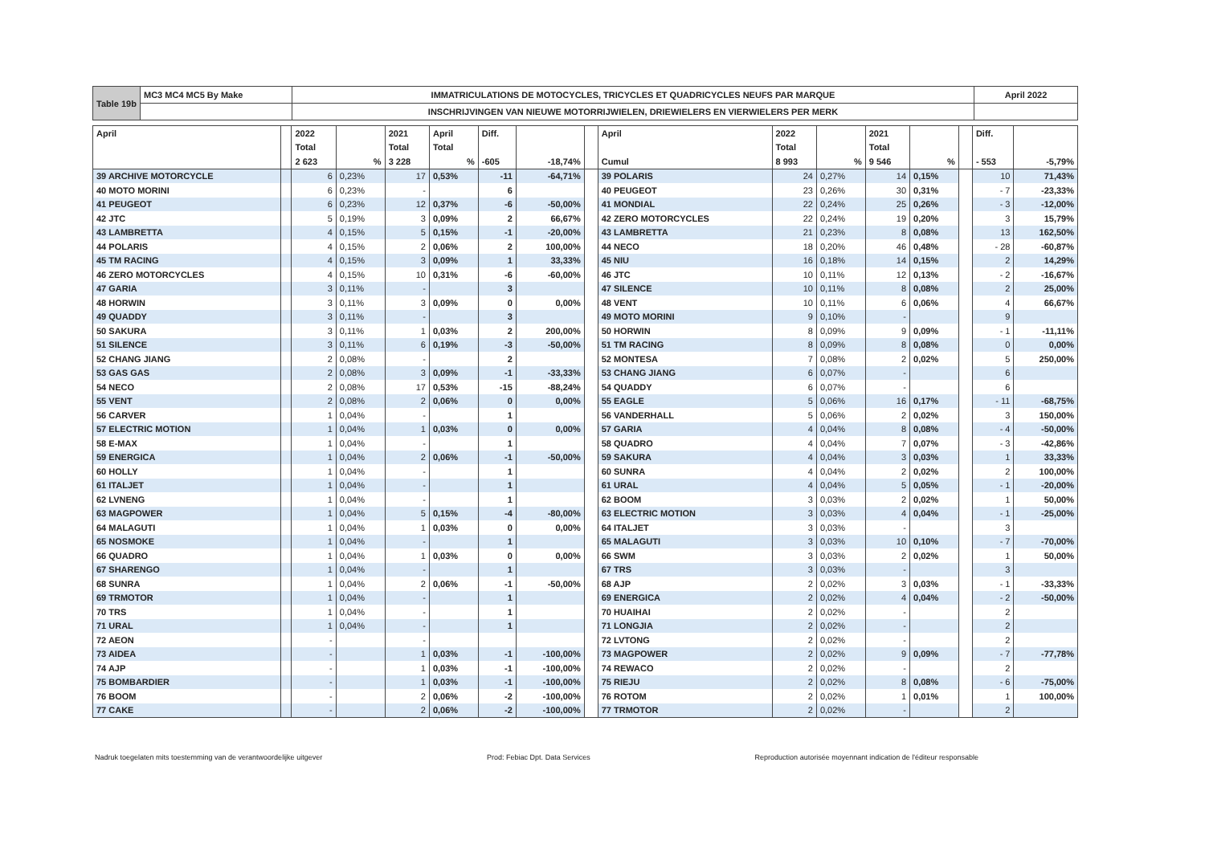| Table 19b | MC3 MC4 MC5 By Make | IMMATRICULATIONS DE MOTOCYCLES, TRICYCLES ET QUADRICYCLES NEUFS PAR MARQUE | April 2022 |
| | | INSCHRIJVINGEN VAN NIEUWE MOTORRIJWIELEN, DRIEWIELERS EN VIERWIELERS PER MERK | |
| April | | 2022 | | 2021 | April | Diff. | | | April | 2022 | | 2021 | | | Diff. | |
| | | Total | | Total | Total | | | | | Total | | Total | | | | |
| | | 2 623 | % | 3 228 | % | -605 | -18,74% | | Cumul | 8 993 | % | 9 546 | % | | - 553 | -5,79% |
| 39 ARCHIVE MOTORCYCLE | | 6 | 0,23% | 17 | 0,53% | -11 | -64,71% | | 39 POLARIS | 24 | 0,27% | 14 | 0,15% | | 10 | 71,43% |
| 40 MOTO MORINI | | 6 | 0,23% | - | | 6 | | | 40 PEUGEOT | 23 | 0,26% | 30 | 0,31% | | - 7 | -23,33% |
| 41 PEUGEOT | | 6 | 0,23% | 12 | 0,37% | -6 | -50,00% | | 41 MONDIAL | 22 | 0,24% | 25 | 0,26% | | - 3 | -12,00% |
| 42 JTC | | 5 | 0,19% | 3 | 0,09% | 2 | 66,67% | | 42 ZERO MOTORCYCLES | 22 | 0,24% | 19 | 0,20% | | 3 | 15,79% |
| 43 LAMBRETTA | | 4 | 0,15% | 5 | 0,15% | -1 | -20,00% | | 43 LAMBRETTA | 21 | 0,23% | 8 | 0,08% | | 13 | 162,50% |
| 44 POLARIS | | 4 | 0,15% | 2 | 0,06% | 2 | 100,00% | | 44 NECO | 18 | 0,20% | 46 | 0,48% | | - 28 | -60,87% |
| 45 TM RACING | | 4 | 0,15% | 3 | 0,09% | 1 | 33,33% | | 45 NIU | 16 | 0,18% | 14 | 0,15% | | 2 | 14,29% |
| 46 ZERO MOTORCYCLES | | 4 | 0,15% | 10 | 0,31% | -6 | -60,00% | | 46 JTC | 10 | 0,11% | 12 | 0,13% | | - 2 | -16,67% |
| 47 GARIA | | 3 | 0,11% | - | | 3 | | | 47 SILENCE | 10 | 0,11% | 8 | 0,08% | | 2 | 25,00% |
| 48 HORWIN | | 3 | 0,11% | 3 | 0,09% | 0 | 0,00% | | 48 VENT | 10 | 0,11% | 6 | 0,06% | | 4 | 66,67% |
| 49 QUADDY | | 3 | 0,11% | - | | 3 | | | 49 MOTO MORINI | 9 | 0,10% | - | | | 9 | |
| 50 SAKURA | | 3 | 0,11% | 1 | 0,03% | 2 | 200,00% | | 50 HORWIN | 8 | 0,09% | 9 | 0,09% | | - 1 | -11,11% |
| 51 SILENCE | | 3 | 0,11% | 6 | 0,19% | -3 | -50,00% | | 51 TM RACING | 8 | 0,09% | 8 | 0,08% | | 0 | 0,00% |
| 52 CHANG JIANG | | 2 | 0,08% | - | | 2 | | | 52 MONTESA | 7 | 0,08% | 2 | 0,02% | | 5 | 250,00% |
| 53 GAS GAS | | 2 | 0,08% | 3 | 0,09% | -1 | -33,33% | | 53 CHANG JIANG | 6 | 0,07% | - | | | 6 | |
| 54 NECO | | 2 | 0,08% | 17 | 0,53% | -15 | -88,24% | | 54 QUADDY | 6 | 0,07% | - | | | 6 | |
| 55 VENT | | 2 | 0,08% | 2 | 0,06% | 0 | 0,00% | | 55 EAGLE | 5 | 0,06% | 16 | 0,17% | | - 11 | -68,75% |
| 56 CARVER | | 1 | 0,04% | - | | 1 | | | 56 VANDERHALL | 5 | 0,06% | 2 | 0,02% | | 3 | 150,00% |
| 57 ELECTRIC MOTION | | 1 | 0,04% | 1 | 0,03% | 0 | 0,00% | | 57 GARIA | 4 | 0,04% | 8 | 0,08% | | - 4 | -50,00% |
| 58 E-MAX | | 1 | 0,04% | - | | 1 | | | 58 QUADRO | 4 | 0,04% | 7 | 0,07% | | - 3 | -42,86% |
| 59 ENERGICA | | 1 | 0,04% | 2 | 0,06% | -1 | -50,00% | | 59 SAKURA | 4 | 0,04% | 3 | 0,03% | | 1 | 33,33% |
| 60 HOLLY | | 1 | 0,04% | - | | 1 | | | 60 SUNRA | 4 | 0,04% | 2 | 0,02% | | 2 | 100,00% |
| 61 ITALJET | | 1 | 0,04% | - | | 1 | | | 61 URAL | 4 | 0,04% | 5 | 0,05% | | - 1 | -20,00% |
| 62 LVNENG | | 1 | 0,04% | - | | 1 | | | 62 BOOM | 3 | 0,03% | 2 | 0,02% | | 1 | 50,00% |
| 63 MAGPOWER | | 1 | 0,04% | 5 | 0,15% | -4 | -80,00% | | 63 ELECTRIC MOTION | 3 | 0,03% | 4 | 0,04% | | - 1 | -25,00% |
| 64 MALAGUTI | | 1 | 0,04% | 1 | 0,03% | 0 | 0,00% | | 64 ITALJET | 3 | 0,03% | - | | | 3 | |
| 65 NOSMOKE | | 1 | 0,04% | - | | 1 | | | 65 MALAGUTI | 3 | 0,03% | 10 | 0,10% | | - 7 | -70,00% |
| 66 QUADRO | | 1 | 0,04% | 1 | 0,03% | 0 | 0,00% | | 66 SWM | 3 | 0,03% | 2 | 0,02% | | 1 | 50,00% |
| 67 SHARENGO | | 1 | 0,04% | - | | 1 | | | 67 TRS | 3 | 0,03% | - | | | 3 | |
| 68 SUNRA | | 1 | 0,04% | 2 | 0,06% | -1 | -50,00% | | 68 AJP | 2 | 0,02% | 3 | 0,03% | | - 1 | -33,33% |
| 69 TRMOTOR | | 1 | 0,04% | - | | 1 | | | 69 ENERGICA | 2 | 0,02% | 4 | 0,04% | | - 2 | -50,00% |
| 70 TRS | | 1 | 0,04% | - | | 1 | | | 70 HUAIHAI | 2 | 0,02% | - | | | 2 | |
| 71 URAL | | 1 | 0,04% | - | | 1 | | | 71 LONGJIA | 2 | 0,02% | - | | | 2 | |
| 72 AEON | | - | | - | | | | | 72 LVTONG | 2 | 0,02% | - | | | 2 | |
| 73 AIDEA | | - | | 1 | 0,03% | -1 | -100,00% | | 73 MAGPOWER | 2 | 0,02% | 9 | 0,09% | | - 7 | -77,78% |
| 74 AJP | | - | | 1 | 0,03% | -1 | -100,00% | | 74 REWACO | 2 | 0,02% | - | | | 2 | |
| 75 BOMBARDIER | | - | | 1 | 0,03% | -1 | -100,00% | | 75 RIEJU | 2 | 0,02% | 8 | 0,08% | | - 6 | -75,00% |
| 76 BOOM | | - | | 2 | 0,06% | -2 | -100,00% | | 76 ROTOM | 2 | 0,02% | 1 | 0,01% | | 1 | 100,00% |
| 77 CAKE | | - | | 2 | 0,06% | -2 | -100,00% | | 77 TRMOTOR | 2 | 0,02% | - | | | 2 | |
Nadruk toegelaten mits toestemming van de verantwoordelijke uitgever Prod: Febiac Dpt. Data Services Reproduction autorisée moyennant indication de l'éditeur responsable